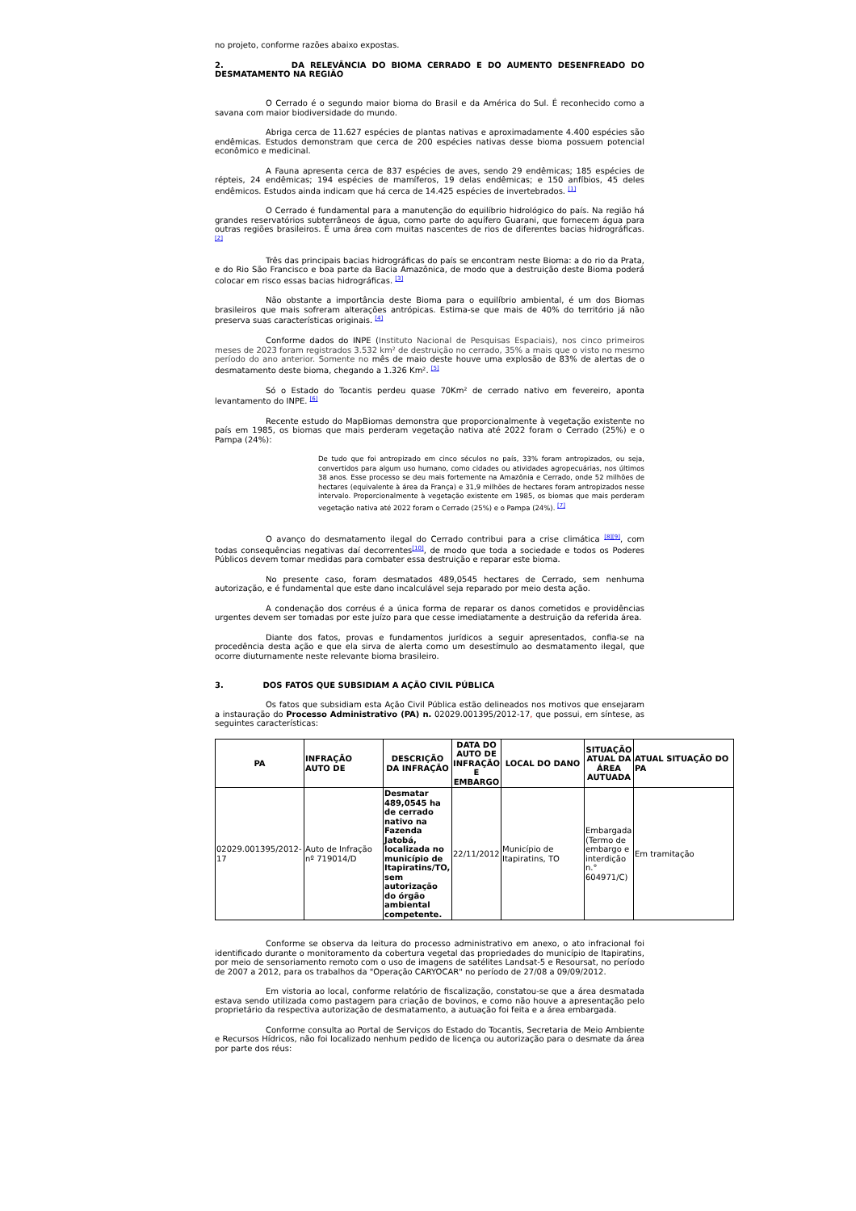no projeto, conforme razões abaixo expostas.
2. DA RELEVÂNCIA DO BIOMA CERRADO E DO AUMENTO DESENFREADO DO DESMATAMENTO NA REGIÃO
O Cerrado é o segundo maior bioma do Brasil e da América do Sul. É reconhecido como a savana com maior biodiversidade do mundo.
Abriga cerca de 11.627 espécies de plantas nativas e aproximadamente 4.400 espécies são endêmicas. Estudos demonstram que cerca de 200 espécies nativas desse bioma possuem potencial econômico e medicinal.
A Fauna apresenta cerca de 837 espécies de aves, sendo 29 endêmicas; 185 espécies de répteis, 24 endêmicas; 194 espécies de mamíferos, 19 delas endêmicas; e 150 anfíbios, 45 deles endêmicos. Estudos ainda indicam que há cerca de 14.425 espécies de invertebrados. <sup>[1]</sup>
O Cerrado é fundamental para a manutenção do equilíbrio hidrológico do país. Na região há grandes reservatórios subterrâneos de água, como parte do aquífero Guarani, que fornecem água para outras regiões brasileiros. É uma área com muitas nascentes de rios de diferentes bacias hidrográficas. <sup>[2]</sup>
Três das principais bacias hidrográficas do país se encontram neste Bioma: a do rio da Prata, e do Rio São Francisco e boa parte da Bacia Amazônica, de modo que a destruição deste Bioma poderá colocar em risco essas bacias hidrográficas. <sup>[3]</sup>
Não obstante a importância deste Bioma para o equilíbrio ambiental, é um dos Biomas brasileiros que mais sofreram alterações antrópicas. Estima-se que mais de 40% do território já não preserva suas características originais. <sup>[4]</sup>
Conforme dados do INPE (Instituto Nacional de Pesquisas Espaciais), nos cinco primeiros meses de 2023 foram registrados 3.532 km² de destruição no cerrado, 35% a mais que o visto no mesmo período do ano anterior. Somente no mês de maio deste houve uma explosão de 83% de alertas de o desmatamento deste bioma, chegando a 1.326 Km². <sup>[5]</sup>
Só o Estado do Tocantis perdeu quase 70Km² de cerrado nativo em fevereiro, aponta levantamento do INPE. <sup>[6]</sup>
Recente estudo do MapBiomas demonstra que proporcionalmente à vegetação existente no país em 1985, os biomas que mais perderam vegetação nativa até 2022 foram o Cerrado (25%) e o Pampa (24%):
De tudo que foi antropizado em cinco séculos no país, 33% foram antropizados, ou seja, convertidos para algum uso humano, como cidades ou atividades agropecuárias, nos últimos 38 anos. Esse processo se deu mais fortemente na Amazônia e Cerrado, onde 52 milhões de hectares (equivalente à área da França) e 31,9 milhões de hectares foram antropizados nesse intervalo. Proporcionalmente à vegetação existente em 1985, os biomas que mais perderam vegetação nativa até 2022 foram o Cerrado (25%) e o Pampa (24%). <sup>[7]</sup>
O avanço do desmatamento ilegal do Cerrado contribui para a crise climática <sup>[8][9]</sup>, com todas consequências negativas daí decorrentes<sup>[10]</sup>, de modo que toda a sociedade e todos os Poderes Públicos devem tomar medidas para combater essa destruição e reparar este bioma.
No presente caso, foram desmatados 489,0545 hectares de Cerrado, sem nenhuma autorização, e é fundamental que este dano incalculável seja reparado por meio desta ação.
A condenação dos corréus é a única forma de reparar os danos cometidos e providências urgentes devem ser tomadas por este juízo para que cesse imediatamente a destruição da referida área.
Diante dos fatos, provas e fundamentos jurídicos a seguir apresentados, confia-se na procedência desta ação e que ela sirva de alerta como um desestímulo ao desmatamento ilegal, que ocorre diuturnamente neste relevante bioma brasileiro.
3. DOS FATOS QUE SUBSIDIAM A AÇÃO CIVIL PÚBLICA
Os fatos que subsidiam esta Ação Civil Pública estão delineados nos motivos que ensejaram a instauração do Processo Administrativo (PA) n. 02029.001395/2012-17, que possui, em síntese, as seguintes características:
| PA | INFRAÇÃO AUTO DE | DESCRIÇÃO DA INFRAÇÃO | DATA DO AUTO DE INFRAÇÃO E EMBARGO | LOCAL DO DANO | SITUAÇÃO ATUAL DA ÁREA AUTUADA | ATUAL SITUAÇÃO DO PA |
| --- | --- | --- | --- | --- | --- | --- |
| 02029.001395/2012-17 | Auto de Infração nº 719014/D | Desmatar 489,0545 ha de cerrado nativo na Fazenda Jatobá, localizada no município de Itapiratins/TO, sem autorização do órgão ambiental competente. | 22/11/2012 | Município de Itapiratins, TO | Embargada (Termo de embargo e interdição n.° 604971/C) | Em tramitação |
Conforme se observa da leitura do processo administrativo em anexo, o ato infracional foi identificado durante o monitoramento da cobertura vegetal das propriedades do município de Itapiratins, por meio de sensoriamento remoto com o uso de imagens de satélites Landsat-5 e Resoursat, no período de 2007 a 2012, para os trabalhos da "Operação CARYOCAR" no período de 27/08 a 09/09/2012.
Em vistoria ao local, conforme relatório de fiscalização, constatou-se que a área desmatada estava sendo utilizada como pastagem para criação de bovinos, e como não houve a apresentação pelo proprietário da respectiva autorização de desmatamento, a autuação foi feita e a área embargada.
Conforme consulta ao Portal de Serviços do Estado do Tocantis, Secretaria de Meio Ambiente e Recursos Hídricos, não foi localizado nenhum pedido de licença ou autorização para o desmate da área por parte dos réus: